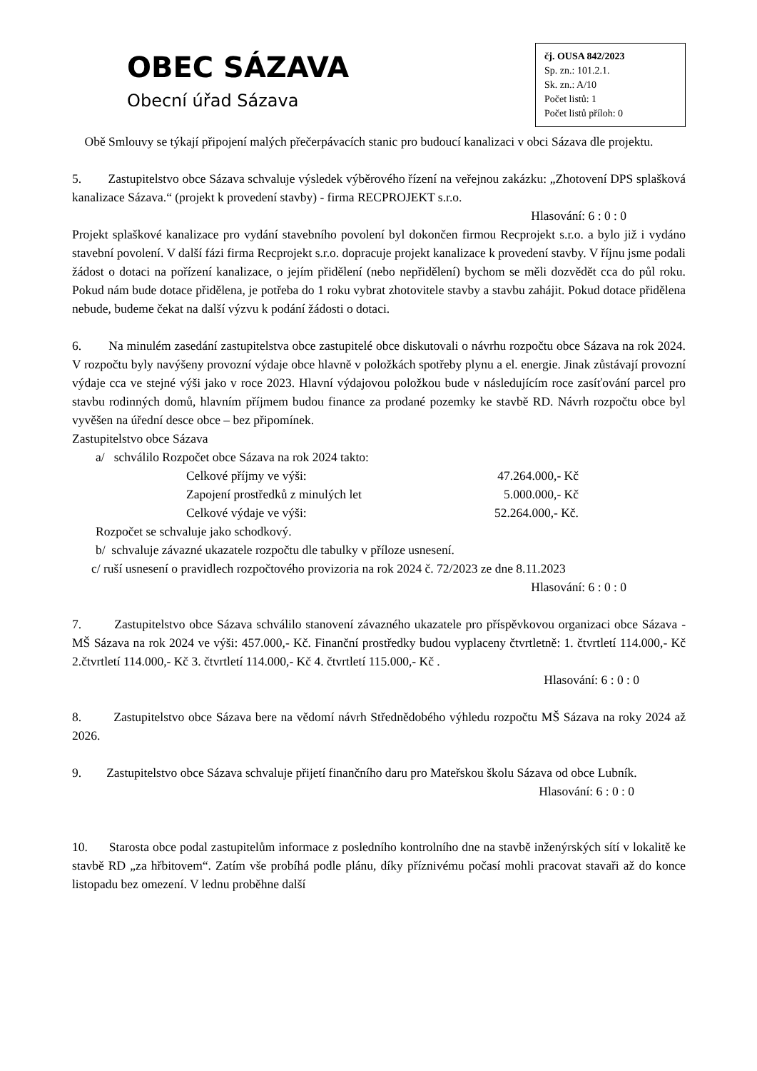OBEC SÁZAVA
Obecní úřad Sázava
čj. OUSA 842/2023
Sp. zn.: 101.2.1.
Sk. zn.: A/10
Počet listů: 1
Počet listů příloh: 0
Obě Smlouvy se týkají připojení malých přečerpávacích stanic pro budoucí kanalizaci v obci Sázava dle projektu.
5. Zastupitelstvo obce Sázava schvaluje výsledek výběrového řízení na veřejnou zakázku: „Zhotovení DPS splašková kanalizace Sázava.“ (projekt k provedení stavby) - firma RECPROJEKT s.r.o.
Hlasování: 6 : 0 : 0
Projekt splaškové kanalizace pro vydání stavebního povolení byl dokončen firmou Recprojekt s.r.o. a bylo již i vydáno stavební povolení. V další fázi firma Recprojekt s.r.o. dopracuje projekt kanalizace k provedení stavby. V říjnu jsme podali žádost o dotaci na pořízení kanalizace, o jejím přidělení (nebo nepřidělení) bychom se měli dozvědět cca do půl roku. Pokud nám bude dotace přidělena, je potřeba do 1 roku vybrat zhotovitele stavby a stavbu zahájit. Pokud dotace přidělena nebude, budeme čekat na další výzvu k podání žádosti o dotaci.
6. Na minulém zasedání zastupitelstva obce zastupitelé obce diskutovali o návrhu rozpočtu obce Sázava na rok 2024. V rozpočtu byly navýšeny provozní výdaje obce hlavně v položkách spotřeby plynu a el. energie. Jinak zůstávají provozní výdaje cca ve stejné výši jako v roce 2023. Hlavní výdajovou položkou bude v následujícím roce zasíťování parcel pro stavbu rodinných domů, hlavním příjmem budou finance za prodané pozemky ke stavbě RD. Návrh rozpočtu obce byl vyvěšen na úřední desce obce – bez připomínek.
Zastupitelstvo obce Sázava
a/ schválilo Rozpočet obce Sázava na rok 2024 takto:
Celkové příjmy ve výši: 47.264.000,- Kč
Zapojení prostředků z minulých let 5.000.000,- Kč
Celkové výdaje ve výši: 52.264.000,- Kč.
Rozpočet se schvaluje jako schodkový.
b/ schvaluje závazné ukazatele rozpočtu dle tabulky v příloze usnesení.
c/ ruší usnesení o pravidlech rozpočtového provizoria na rok 2024 č. 72/2023 ze dne 8.11.2023
Hlasování: 6 : 0 : 0
7. Zastupitelstvo obce Sázava schválilo stanovení závazného ukazatele pro příspěvkovou organizaci obce Sázava - MŠ Sázava na rok 2024 ve výši: 457.000,- Kč. Finanční prostředky budou vyplaceny čtvrtletně: 1. čtvrtletí 114.000,- Kč 2.čtvrtletí 114.000,- Kč 3. čtvrtletí 114.000,- Kč 4. čtvrtletí 115.000,- Kč .
Hlasování: 6 : 0 : 0
8. Zastupitelstvo obce Sázava bere na vědomí návrh Střednědobého výhledu rozpočtu MŠ Sázava na roky 2024 až 2026.
9. Zastupitelstvo obce Sázava schvaluje přijetí finančního daru pro Mateřskou školu Sázava od obce Lubník.
Hlasování: 6 : 0 : 0
10. Starosta obce podal zastupitelům informace z posledního kontrolního dne na stavbě inženýrských sítí v lokalitě ke stavbě RD „za hřbitovem“. Zatím vše probíhá podle plánu, díky příznivému počasí mohli pracovat stavaři až do konce listopadu bez omezení. V lednu proběhne další